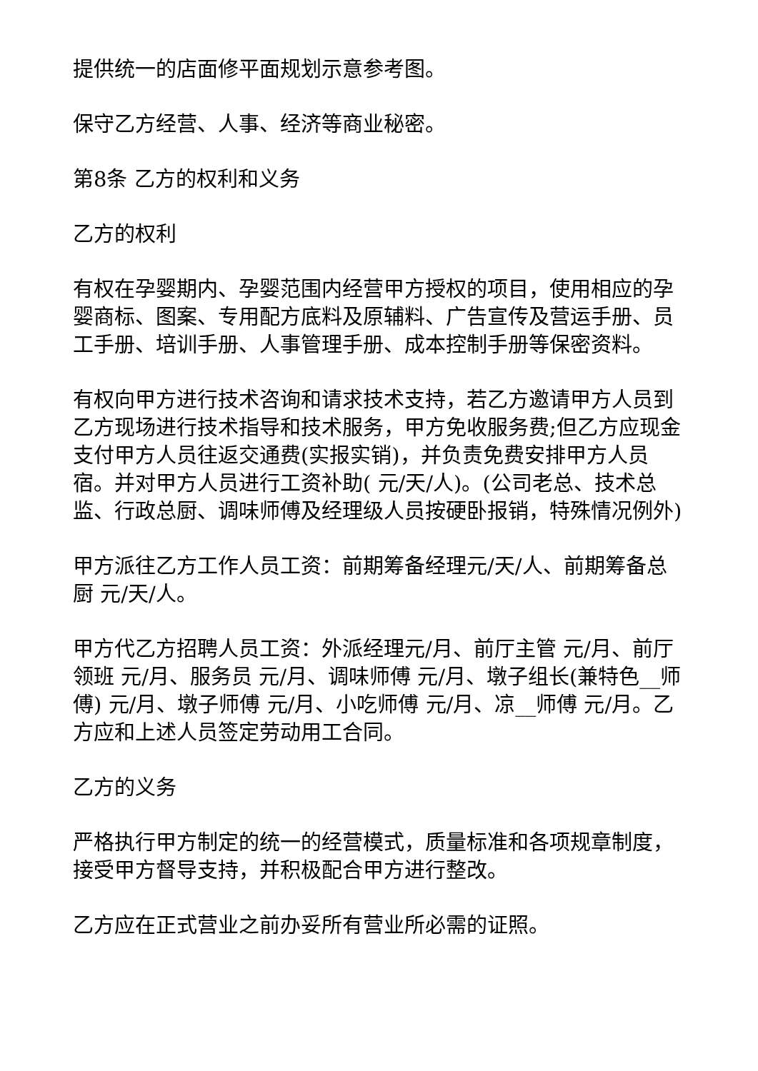提供统一的店面修平面规划示意参考图。
保守乙方经营、人事、经济等商业秘密。
第8条 乙方的权利和义务
乙方的权利
有权在孕婴期内、孕婴范围内经营甲方授权的项目，使用相应的孕婴商标、图案、专用配方底料及原辅料、广告宣传及营运手册、员工手册、培训手册、人事管理手册、成本控制手册等保密资料。
有权向甲方进行技术咨询和请求技术支持，若乙方邀请甲方人员到乙方现场进行技术指导和技术服务，甲方免收服务费;但乙方应现金支付甲方人员往返交通费(实报实销)，并负责免费安排甲方人员宿。并对甲方人员进行工资补助( 元/天/人)。(公司老总、技术总监、行政总厨、调味师傅及经理级人员按硬卧报销，特殊情况例外)
甲方派往乙方工作人员工资：前期筹备经理元/天/人、前期筹备总厨 元/天/人。
甲方代乙方招聘人员工资：外派经理元/月、前厅主管 元/月、前厅领班 元/月、服务员 元/月、调味师傅 元/月、墩子组长(兼特色__师傅) 元/月、墩子师傅 元/月、小吃师傅 元/月、凉__师傅 元/月。乙方应和上述人员签定劳动用工合同。
乙方的义务
严格执行甲方制定的统一的经营模式，质量标准和各项规章制度，接受甲方督导支持，并积极配合甲方进行整改。
乙方应在正式营业之前办妥所有营业所必需的证照。